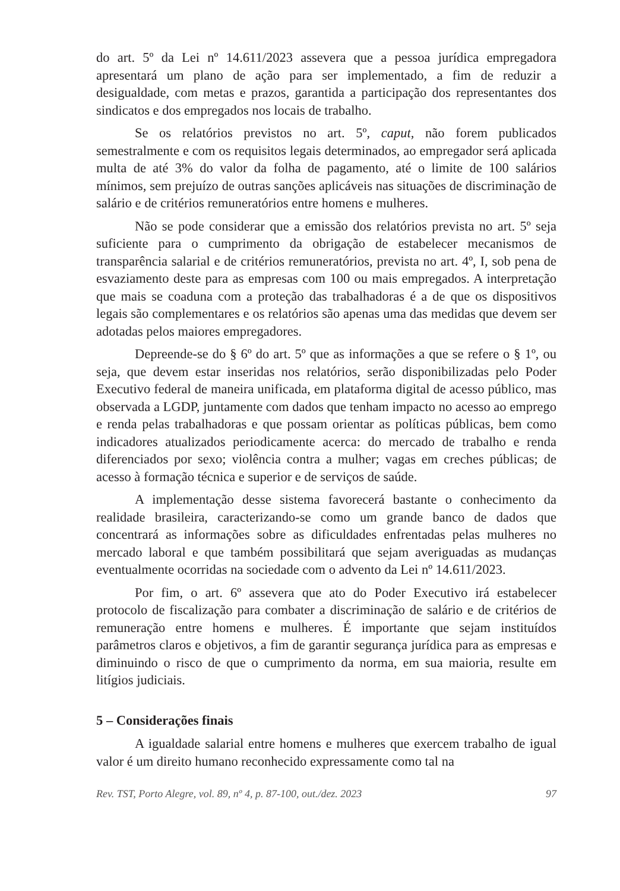do art. 5º da Lei nº 14.611/2023 assevera que a pessoa jurídica empregadora apresentará um plano de ação para ser implementado, a fim de reduzir a desigualdade, com metas e prazos, garantida a participação dos representantes dos sindicatos e dos empregados nos locais de trabalho.
Se os relatórios previstos no art. 5º, caput, não forem publicados semestralmente e com os requisitos legais determinados, ao empregador será aplicada multa de até 3% do valor da folha de pagamento, até o limite de 100 salários mínimos, sem prejuízo de outras sanções aplicáveis nas situações de discriminação de salário e de critérios remuneratórios entre homens e mulheres.
Não se pode considerar que a emissão dos relatórios prevista no art. 5º seja suficiente para o cumprimento da obrigação de estabelecer mecanismos de transparência salarial e de critérios remuneratórios, prevista no art. 4º, I, sob pena de esvaziamento deste para as empresas com 100 ou mais empregados. A interpretação que mais se coaduna com a proteção das trabalhadoras é a de que os dispositivos legais são complementares e os relatórios são apenas uma das medidas que devem ser adotadas pelos maiores empregadores.
Depreende-se do § 6º do art. 5º que as informações a que se refere o § 1º, ou seja, que devem estar inseridas nos relatórios, serão disponibilizadas pelo Poder Executivo federal de maneira unificada, em plataforma digital de acesso público, mas observada a LGDP, juntamente com dados que tenham impacto no acesso ao emprego e renda pelas trabalhadoras e que possam orientar as políticas públicas, bem como indicadores atualizados periodicamente acerca: do mercado de trabalho e renda diferenciados por sexo; violência contra a mulher; vagas em creches públicas; de acesso à formação técnica e superior e de serviços de saúde.
A implementação desse sistema favorecerá bastante o conhecimento da realidade brasileira, caracterizando-se como um grande banco de dados que concentrará as informações sobre as dificuldades enfrentadas pelas mulheres no mercado laboral e que também possibilitará que sejam averiguadas as mudanças eventualmente ocorridas na sociedade com o advento da Lei nº 14.611/2023.
Por fim, o art. 6º assevera que ato do Poder Executivo irá estabelecer protocolo de fiscalização para combater a discriminação de salário e de critérios de remuneração entre homens e mulheres. É importante que sejam instituídos parâmetros claros e objetivos, a fim de garantir segurança jurídica para as empresas e diminuindo o risco de que o cumprimento da norma, em sua maioria, resulte em litígios judiciais.
5 – Considerações finais
A igualdade salarial entre homens e mulheres que exercem trabalho de igual valor é um direito humano reconhecido expressamente como tal na
Rev. TST, Porto Alegre, vol. 89, nº 4, p. 87-100, out./dez. 2023 97